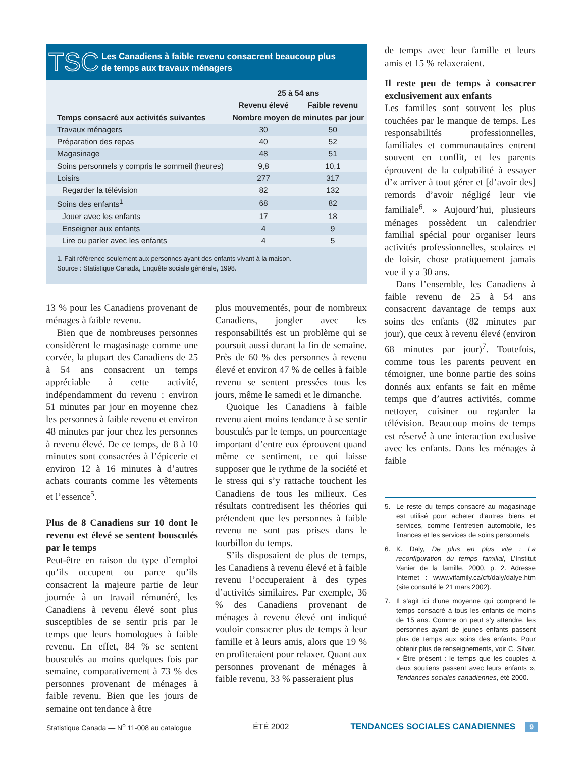TSC
Les Canadiens à faible revenu consacrent beaucoup plus
de temps aux travaux ménagers
| | 25 à 54 ans | |
| --- | --- | --- |
| | Revenu élevé | Faible revenu |
| Temps consacré aux activités suivantes | Nombre moyen de minutes par jour | |
| Travaux ménagers | 30 | 50 |
| Préparation des repas | 40 | 52 |
| Magasinage | 48 | 51 |
| Soins personnels y compris le sommeil (heures) | 9,8 | 10,1 |
| Loisirs | 277 | 317 |
| Regarder la télévision | 82 | 132 |
| Soins des enfants<sup>1</sup> | 68 | 82 |
| Jouer avec les enfants | 17 | 18 |
| Enseigner aux enfants | 4 | 9 |
| Lire ou parler avec les enfants | 4 | 5 |
1. Fait référence seulement aux personnes ayant des enfants vivant à la maison.
Source : Statistique Canada, Enquête sociale générale, 1998.
13 % pour les Canadiens provenant de ménages à faible revenu.
Bien que de nombreuses personnes considèrent le magasinage comme une corvée, la plupart des Canadiens de 25 à 54 ans consacrent un temps appréciable à cette activité, indépendamment du revenu : environ 51 minutes par jour en moyenne chez les personnes à faible revenu et environ 48 minutes par jour chez les personnes à revenu élevé. De ce temps, de 8 à 10 minutes sont consacrées à l’épicerie et environ 12 à 16 minutes à d’autres achats courants comme les vêtements et l’essence<sup>5</sup>.
Plus de 8 Canadiens sur 10 dont le revenu est élevé se sentent bousculés par le temps
Peut-être en raison du type d’emploi qu’ils occupent ou parce qu’ils consacrent la majeure partie de leur journée à un travail rémunéré, les Canadiens à revenu élevé sont plus susceptibles de se sentir pris par le temps que leurs homologues à faible revenu. En effet, 84 % se sentent bousculés au moins quelques fois par semaine, comparativement à 73 % des personnes provenant de ménages à faible revenu. Bien que les jours de semaine ont tendance à être
plus mouvementés, pour de nombreux Canadiens, jongler avec les responsabilités est un problème qui se poursuit aussi durant la fin de semaine. Près de 60 % des personnes à revenu élevé et environ 47 % de celles à faible revenu se sentent pressées tous les jours, même le samedi et le dimanche.
Quoique les Canadiens à faible revenu aient moins tendance à se sentir bousculés par le temps, un pourcentage important d’entre eux éprouvent quand même ce sentiment, ce qui laisse supposer que le rythme de la société et le stress qui s’y rattache touchent les Canadiens de tous les milieux. Ces résultats contredisent les théories qui prétendent que les personnes à faible revenu ne sont pas prises dans le tourbillon du temps.
S’ils disposaient de plus de temps, les Canadiens à revenu élevé et à faible revenu l’occuperaient à des types d’activités similaires. Par exemple, 36 % des Canadiens provenant de ménages à revenu élevé ont indiqué vouloir consacrer plus de temps à leur famille et à leurs amis, alors que 19 % en profiteraient pour relaxer. Quant aux personnes provenant de ménages à faible revenu, 33 % passeraient plus
de temps avec leur famille et leurs amis et 15 % relaxeraient.
Il reste peu de temps à consacrer exclusivement aux enfants
Les familles sont souvent les plus touchées par le manque de temps. Les responsabilités professionnelles, familiales et communautaires entrent souvent en conflit, et les parents éprouvent de la culpabilité à essayer d’« arriver à tout gérer et [d’avoir des] remords d’avoir négligé leur vie familiale<sup>6</sup>. » Aujourd’hui, plusieurs ménages possèdent un calendrier familial spécial pour organiser leurs activités professionnelles, scolaires et de loisir, chose pratiquement jamais vue il y a 30 ans.
Dans l’ensemble, les Canadiens à faible revenu de 25 à 54 ans consacrent davantage de temps aux soins des enfants (82 minutes par jour), que ceux à revenu élevé (environ 68 minutes par jour)<sup>7</sup>. Toutefois, comme tous les parents peuvent en témoigner, une bonne partie des soins donnés aux enfants se fait en même temps que d’autres activités, comme nettoyer, cuisiner ou regarder la télévision. Beaucoup moins de temps est réservé à une interaction exclusive avec les enfants. Dans les ménages à faible
5. Le reste du temps consacré au magasinage est utilisé pour acheter d’autres biens et services, comme l’entretien automobile, les finances et les services de soins personnels.
6. K. Daly, De plus en plus vite : La reconfiguration du temps familial, L’Institut Vanier de la famille, 2000, p. 2. Adresse Internet : www.vifamily.ca/cft/daly/dalye.htm (site consulté le 21 mars 2002).
7. Il s’agit ici d’une moyenne qui comprend le temps consacré à tous les enfants de moins de 15 ans. Comme on peut s’y attendre, les personnes ayant de jeunes enfants passent plus de temps aux soins des enfants. Pour obtenir plus de renseignements, voir C. Silver, « Être présent : le temps que les couples à deux soutiens passent avec leurs enfants », Tendances sociales canadiennes, été 2000.
Statistique Canada — N<sup>o</sup> 11-008 au catalogue ÉTÉ 2002 TENDANCES SOCIALES CANADIENNES 9